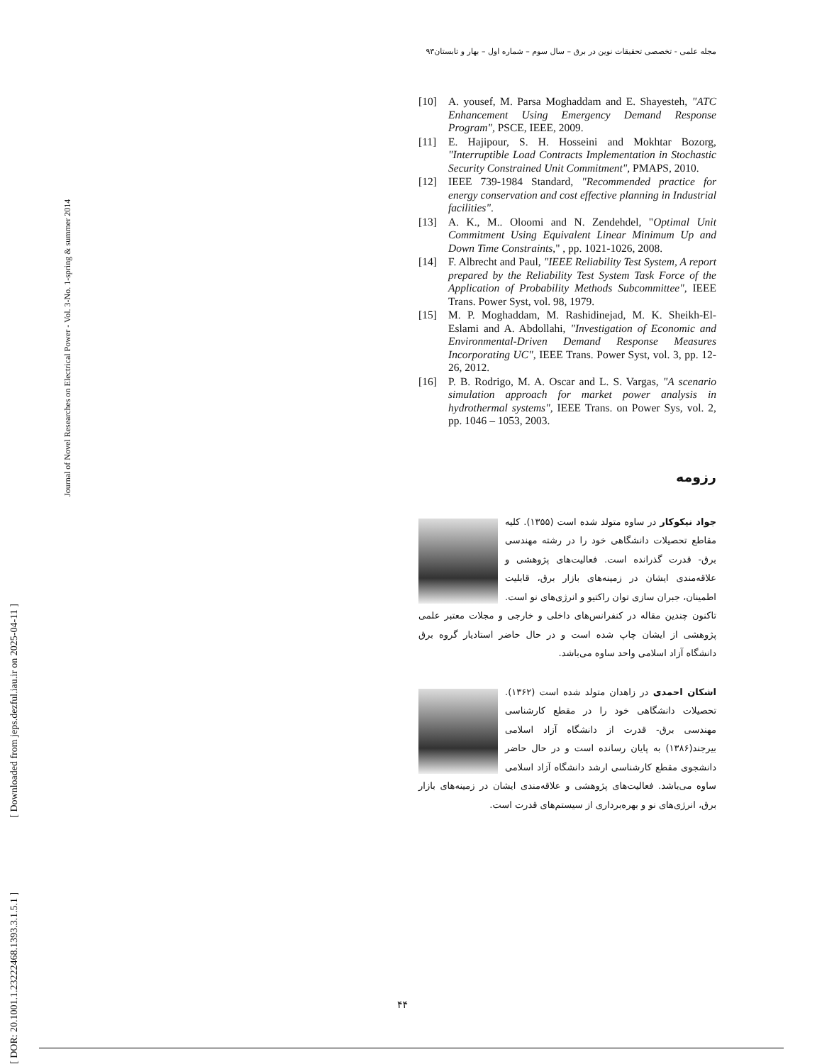[ DOR: 20.1001.1.23222468.1393.3.1.5.1 ] [ Downloaded from jeps.dezful.iau.ir on 2025-04-11 ]
Journal of Novel Researches on Electrical Power - Vol. 3-No. 1-spring & summer 2014
مجله علمی - تخصصی تحقیقات نوین در برق – سال سوم – شماره اول – بهار و تابستان۹۳
[10] A. yousef, M. Parsa Moghaddam and E. Shayesteh, "ATC Enhancement Using Emergency Demand Response Program", PSCE, IEEE, 2009.
[11] E. Hajipour, S. H. Hosseini and Mokhtar Bozorg, "Interruptible Load Contracts Implementation in Stochastic Security Constrained Unit Commitment", PMAPS, 2010.
[12] IEEE 739-1984 Standard, "Recommended practice for energy conservation and cost effective planning in Industrial facilities".
[13] A. K., M.. Oloomi and N. Zendehdel, "Optimal Unit Commitment Using Equivalent Linear Minimum Up and Down Time Constraints," , pp. 1021-1026, 2008.
[14] F. Albrecht and Paul, "IEEE Reliability Test System, A report prepared by the Reliability Test System Task Force of the Application of Probability Methods Subcommittee", IEEE Trans. Power Syst, vol. 98, 1979.
[15] M. P. Moghaddam, M. Rashidinejad, M. K. Sheikh-El-Eslami and A. Abdollahi, "Investigation of Economic and Environmental-Driven Demand Response Measures Incorporating UC", IEEE Trans. Power Syst, vol. 3, pp. 12-26, 2012.
[16] P. B. Rodrigo, M. A. Oscar and L. S. Vargas, "A scenario simulation approach for market power analysis in hydrothermal systems", IEEE Trans. on Power Sys, vol. 2, pp. 1046 – 1053, 2003.
رزومه
جواد نیکوکار در ساوه متولد شده است (۱۳۵۵). کلیه مقاطع تحصیلات دانشگاهی خود را در رشته مهندسی برق- قدرت گذرانده است. فعالیت‌های پژوهشی و علاقه‌مندی ایشان در زمینه‌های بازار برق، قابلیت اطمینان، جبران سازی توان راکتیو و انرژی‌های نو است. تاکنون چندین مقاله در کنفرانس‌های داخلی و خارجی و مجلات معتبر علمی پژوهشی از ایشان چاپ شده است و در حال حاضر استادیار گروه برق دانشگاه آزاد اسلامی واحد ساوه می‌باشد.
اشکان احمدی در زاهدان متولد شده است (۱۳۶۲). تحصیلات دانشگاهی خود را در مقطع کارشناسی مهندسی برق- قدرت از دانشگاه آزاد اسلامی بیرجند(۱۳۸۶) به پایان رسانده است و در حال حاضر دانشجوی مقطع کارشناسی ارشد دانشگاه آزاد اسلامی ساوه می‌باشد. فعالیت‌های پژوهشی و علاقه‌مندی ایشان در زمینه‌های بازار برق، انرژی‌های نو و بهره‌برداری از سیستم‌های قدرت است.
۴۴